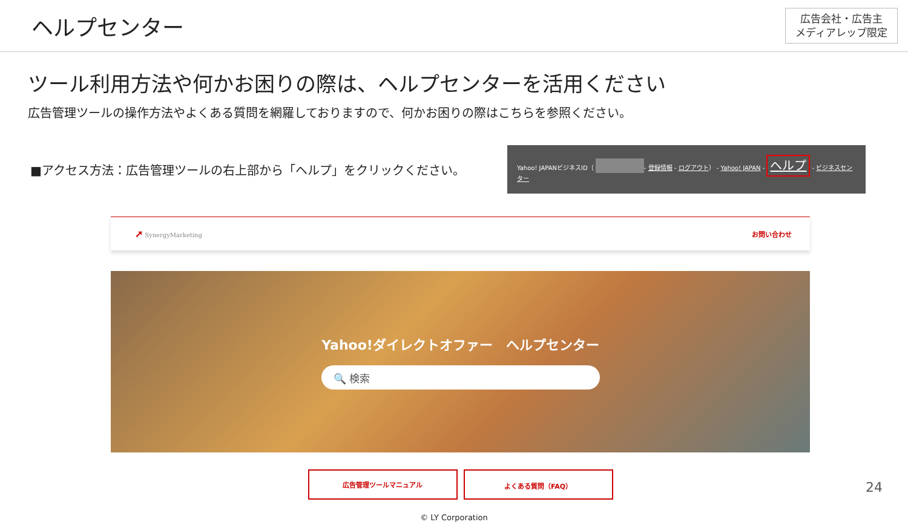ヘルプセンター
広告会社・広告主
メディアレップ限定
ツール利用方法や何かお困りの際は、ヘルプセンターを活用ください
広告管理ツールの操作方法やよくある質問を網羅しておりますので、何かお困りの際はこちらを参照ください。
■アクセス方法：広告管理ツールの右上部から「ヘルプ」をクリックください。
Yahoo! JAPANビジネスID（ - 登録情報 - ログアウト） - Yahoo! JAPAN - ヘルプ - ビジネスセンター
➚ SynergyMarketing お問い合わせ
Yahoo!ダイレクトオファー　ヘルプセンター
🔍 検索
広告管理ツールマニュアル よくある質問（FAQ）
© LY Corporation
24